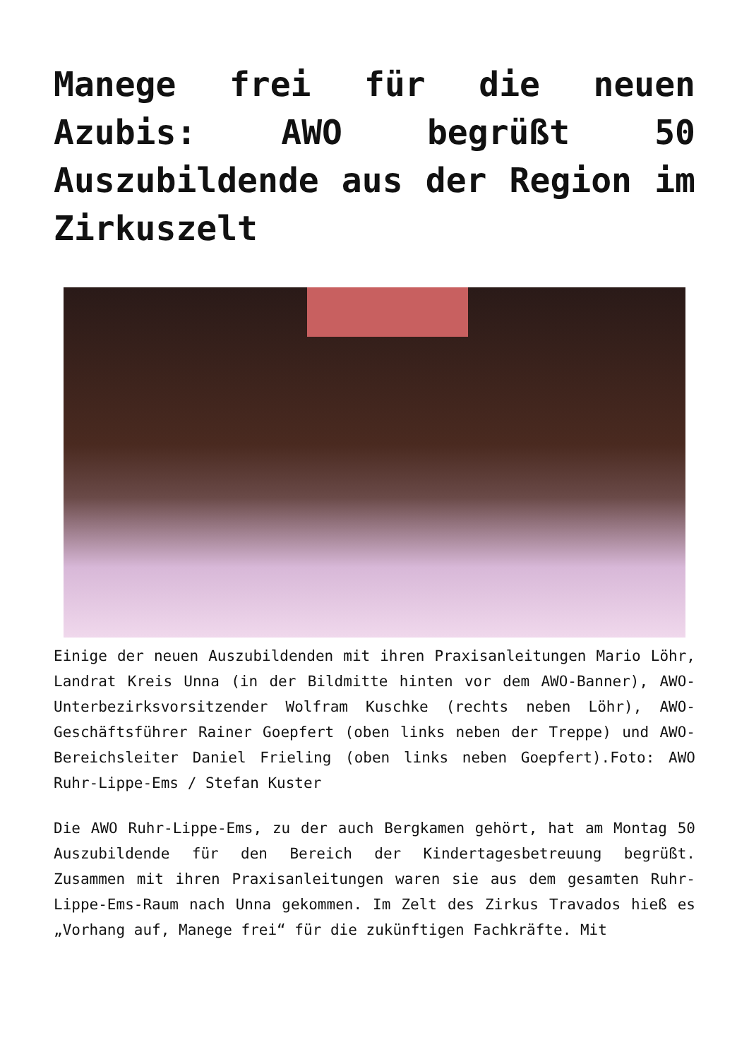Manege frei für die neuen Azubis: AWO begrüßt 50 Auszubildende aus der Region im Zirkuszelt
Einige der neuen Auszubildenden mit ihren Praxisanleitungen Mario Löhr, Landrat Kreis Unna (in der Bildmitte hinten vor dem AWO-Banner), AWO-Unterbezirksvorsitzender Wolfram Kuschke (rechts neben Löhr), AWO-Geschäftsführer Rainer Goepfert (oben links neben der Treppe) und AWO-Bereichsleiter Daniel Frieling (oben links neben Goepfert).Foto: AWO Ruhr-Lippe-Ems / Stefan Kuster
Die AWO Ruhr-Lippe-Ems, zu der auch Bergkamen gehört, hat am Montag 50 Auszubildende für den Bereich der Kindertagesbetreuung begrüßt. Zusammen mit ihren Praxisanleitungen waren sie aus dem gesamten Ruhr-Lippe-Ems-Raum nach Unna gekommen. Im Zelt des Zirkus Travados hieß es „Vorhang auf, Manege frei“ für die zukünftigen Fachkräfte. Mit